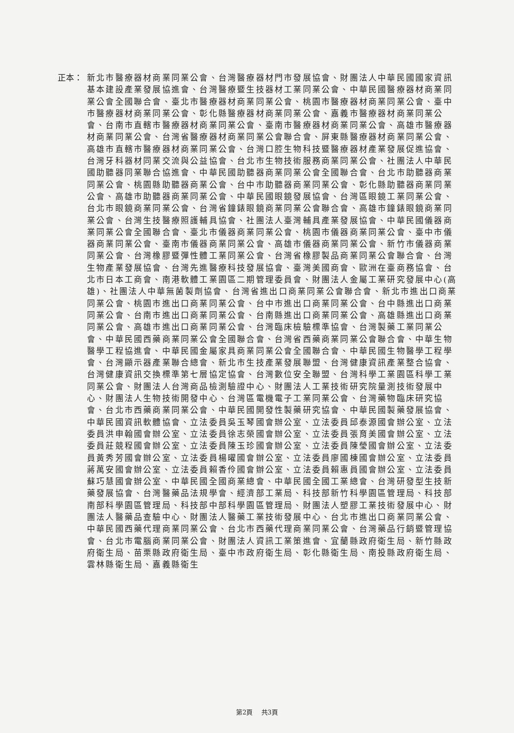正本： 新北市醫療器材商業同業公會、台灣醫療器材門市發展協會、財團法人中華民國國家資訊基本建設產業發展協進會、台灣醫療暨生技器材工業同業公會、中華民國醫療器材商業同業公會全國聯合會、臺北市醫療器材商業同業公會、桃園市醫療器材商業同業公會、臺中市醫療器材商業同業公會、彰化縣醫療器材商業同業公會、嘉義市醫療器材商業同業公會、台南市直轄市醫療器材商業同業公會、臺南市醫療器材商業同業公會、高雄市醫療器材商業同業公會、台灣省醫療器材商業同業公會聯合會、屏東縣醫療器材商業同業公會、高雄市直轄市醫療器材商業同業公會、台灣口腔生物科技暨醫療器材產業發展促進協會、台灣牙科器材同業交流與公益協會、台北市生物技術服務商業同業公會、社團法人中華民國助聽器同業聯合協進會、中華民國助聽器商業同業公會全國聯合會、台北市助聽器商業同業公會、桃園縣助聽器商業公會、台中市助聽器商業同業公會、彰化縣助聽器商業同業公會、高雄市助聽器商業同業公會、中華民國眼鏡發展協會、台灣區眼鏡工業同業公會、台北市眼鏡商業同業公會、台灣省鐘錶眼鏡商業同業公會聯合會、高雄市鐘錶眼鏡商業同業公會、台灣生技醫療照護輔具協會、社團法人臺灣輔具產業發展協會、中華民國儀器商業同業公會全國聯合會、臺北市儀器商業同業公會、桃園市儀器商業同業公會、臺中市儀器商業同業公會、臺南市儀器商業同業公會、高雄市儀器商業同業公會、新竹市儀器商業同業公會、台灣橡膠暨彈性體工業同業公會、台灣省橡膠製品商業同業公會聯合會、台灣生物產業發展協會、台灣先進醫療科技發展協會、臺灣美國商會、歐洲在臺商務協會、台北市日本工商會、南港軟體工業園區二期管理委員會、財團法人金屬工業研究發展中心(高雄)、社團法人中華無菌製劑協會、台灣省進出口商業同業公會聯合會、新北市進出口商業同業公會、桃園市進出口商業同業公會、台中市進出口商業同業公會、台中縣進出口商業同業公會、台南市進出口商業同業公會、台南縣進出口商業同業公會、高雄縣進出口商業同業公會、高雄市進出口商業同業公會、台灣臨床檢驗標準協會、台灣製藥工業同業公會、中華民國西藥商業同業公會全國聯合會、台灣省西藥商業同業公會聯合會、中華生物醫學工程協進會、中華民國金屬家具商業同業公會全國聯合會、中華民國生物醫學工程學會、台灣顯示器產業聯合總會、新北市生技產業發展聯盟、台灣健康資訊產業整合協會、台灣健康資訊交換標準第七層協定協會、台灣數位安全聯盟、台灣科學工業園區科學工業同業公會、財團法人台灣商品檢測驗證中心、財團法人工業技術研究院量測技術發展中心、財團法人生物技術開發中心、台灣區電機電子工業同業公會、台灣藥物臨床研究協會、台北市西藥商業同業公會、中華民國開發性製藥研究協會、中華民國製藥發展協會、中華民國資訊軟體協會、立法委員吳玉琴國會辦公室、立法委員邱泰源國會辦公室、立法委員洪申翰國會辦公室、立法委員徐志榮國會辦公室、立法委員張育美國會辦公室、立法委員莊競程國會辦公室、立法委員陳玉珍國會辦公室、立法委員陳瑩國會辦公室、立法委員黃秀芳國會辦公室、立法委員楊曜國會辦公室、立法委員廖國棟國會辦公室、立法委員蔣萬安國會辦公室、立法委員賴香伶國會辦公室、立法委員賴惠員國會辦公室、立法委員蘇巧慧國會辦公室、中華民國全國商業總會、中華民國全國工業總會、台灣研發型生技新藥發展協會、台灣醫藥品法規學會、經濟部工業局、科技部新竹科學園區管理局、科技部南部科學園區管理局、科技部中部科學園區管理局、財團法人塑膠工業技術發展中心、財團法人醫藥品查驗中心、財團法人醫藥工業技術發展中心、台北市進出口商業同業公會、中華民國西藥代理商業同業公會、台北市西藥代理商業同業公會、台灣藥品行銷暨管理協會、台北市電腦商業同業公會、財團法人資訊工業策進會、宜蘭縣政府衛生局、新竹縣政府衛生局、苗栗縣政府衛生局、臺中市政府衛生局、彰化縣衛生局、南投縣政府衛生局、雲林縣衛生局、嘉義縣衛生
第2頁　 共3頁